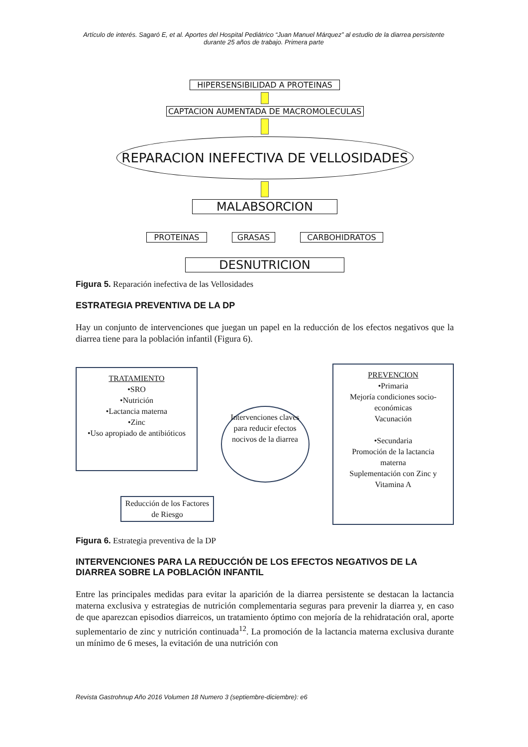Artículo de interés. Sagaró E, et al. Aportes del Hospital Pediátrico “Juan Manuel Márquez” al estudio de la diarrea persistente durante 25 años de trabajo. Primera parte
HIPERSENSIBILIDAD A PROTEINAS
CAPTACION AUMENTADA DE MACROMOLECULAS
REPARACION INEFECTIVA DE VELLOSIDADES
MALABSORCION
PROTEINAS GRASAS CARBOHIDRATOS
DESNUTRICION
Figura 5. Reparación inefectiva de las Vellosidades
ESTRATEGIA PREVENTIVA DE LA DP
Hay un conjunto de intervenciones que juegan un papel en la reducción de los efectos negativos que la diarrea tiene para la población infantil (Figura 6).
TRATAMIENTO
•SRO
•Nutrición
•Lactancia materna
•Zinc
•Uso apropiado de antibióticos
Reducción de los Factores de Riesgo
Intervenciones claves para reducir efectos nocivos de la diarrea
PREVENCION
•Primaria
Mejoría condiciones socio-económicas
Vacunación
•Secundaria
Promoción de la lactancia materna
Suplementación con Zinc y Vitamina A
Figura 6. Estrategia preventiva de la DP
INTERVENCIONES PARA LA REDUCCIÓN DE LOS EFECTOS NEGATIVOS DE LA DIARREA SOBRE LA POBLACIÓN INFANTIL
Entre las principales medidas para evitar la aparición de la diarrea persistente se destacan la lactancia materna exclusiva y estrategias de nutrición complementaria seguras para prevenir la diarrea y, en caso de que aparezcan episodios diarreicos, un tratamiento óptimo con mejoría de la rehidratación oral, aporte suplementario de zinc y nutrición continuada<sup>12</sup>. La promoción de la lactancia materna exclusiva durante un mínimo de 6 meses, la evitación de una nutrición con
Revista Gastrohnup Año 2016 Volumen 18 Numero 3 (septiembre-diciembre): e6